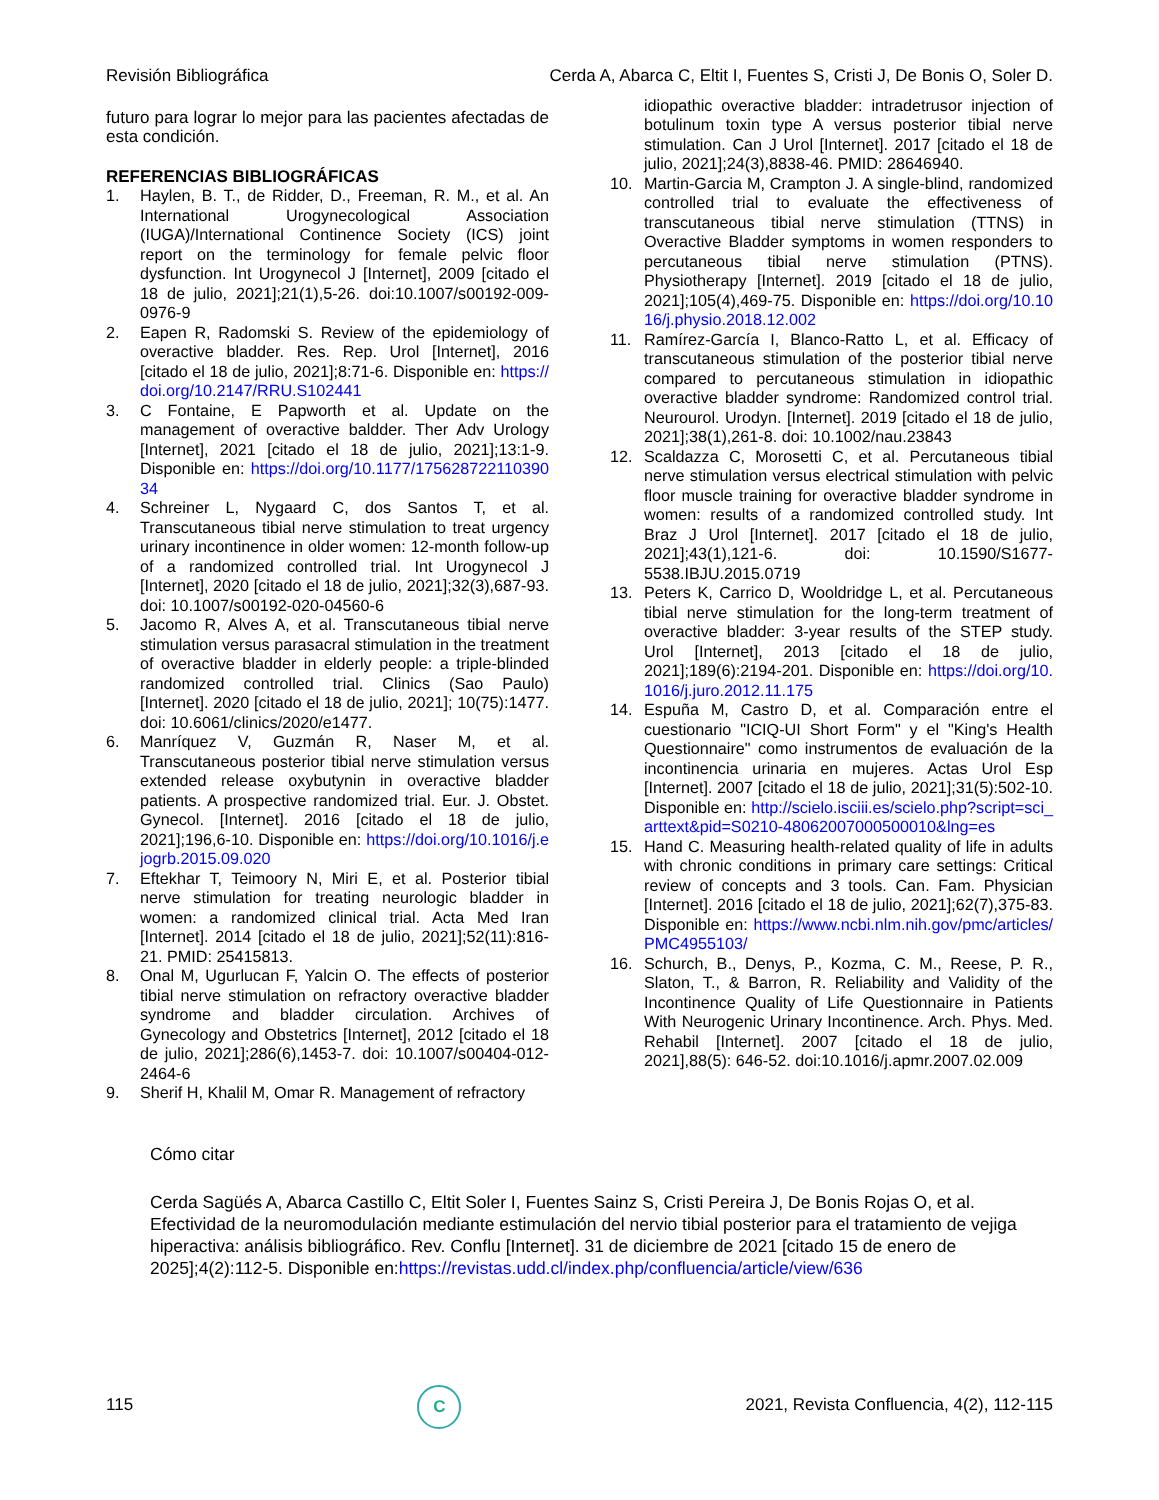Revisión Bibliográfica Cerda A, Abarca C, Eltit I, Fuentes S, Cristi J, De Bonis O, Soler D.
futuro para lograr lo mejor para las pacientes afectadas de esta condición.
REFERENCIAS BIBLIOGRÁFICAS
1. Haylen, B. T., de Ridder, D., Freeman, R. M., et al. An International Urogynecological Association (IUGA)/International Continence Society (ICS) joint report on the terminology for female pelvic floor dysfunction. Int Urogynecol J [Internet], 2009 [citado el 18 de julio, 2021];21(1),5-26. doi:10.1007/s00192-009-0976-9
2. Eapen R, Radomski S. Review of the epidemiology of overactive bladder. Res. Rep. Urol [Internet], 2016 [citado el 18 de julio, 2021];8:71-6. Disponible en: https://doi.org/10.2147/RRU.S102441
3. C Fontaine, E Papworth et al. Update on the management of overactive baldder. Ther Adv Urology [Internet], 2021 [citado el 18 de julio, 2021];13:1-9. Disponible en: https://doi.org/10.1177/17562872211039034
4. Schreiner L, Nygaard C, dos Santos T, et al. Transcutaneous tibial nerve stimulation to treat urgency urinary incontinence in older women: 12-month follow-up of a randomized controlled trial. Int Urogynecol J [Internet], 2020 [citado el 18 de julio, 2021];32(3),687-93. doi: 10.1007/s00192-020-04560-6
5. Jacomo R, Alves A, et al. Transcutaneous tibial nerve stimulation versus parasacral stimulation in the treatment of overactive bladder in elderly people: a triple-blinded randomized controlled trial. Clinics (Sao Paulo) [Internet]. 2020 [citado el 18 de julio, 2021]; 10(75):1477. doi: 10.6061/clinics/2020/e1477.
6. Manríquez V, Guzmán R, Naser M, et al. Transcutaneous posterior tibial nerve stimulation versus extended release oxybutynin in overactive bladder patients. A prospective randomized trial. Eur. J. Obstet. Gynecol. [Internet]. 2016 [citado el 18 de julio, 2021];196,6-10. Disponible en: https://doi.org/10.1016/j.ejogrb.2015.09.020
7. Eftekhar T, Teimoory N, Miri E, et al. Posterior tibial nerve stimulation for treating neurologic bladder in women: a randomized clinical trial. Acta Med Iran [Internet]. 2014 [citado el 18 de julio, 2021];52(11):816-21. PMID: 25415813.
8. Onal M, Ugurlucan F, Yalcin O. The effects of posterior tibial nerve stimulation on refractory overactive bladder syndrome and bladder circulation. Archives of Gynecology and Obstetrics [Internet], 2012 [citado el 18 de julio, 2021];286(6),1453-7. doi: 10.1007/s00404-012-2464-6
9. Sherif H, Khalil M, Omar R. Management of refractory
idiopathic overactive bladder: intradetrusor injection of botulinum toxin type A versus posterior tibial nerve stimulation. Can J Urol [Internet]. 2017 [citado el 18 de julio, 2021];24(3),8838-46. PMID: 28646940.
10. Martin-Garcia M, Crampton J. A single-blind, randomized controlled trial to evaluate the effectiveness of transcutaneous tibial nerve stimulation (TTNS) in Overactive Bladder symptoms in women responders to percutaneous tibial nerve stimulation (PTNS). Physiotherapy [Internet]. 2019 [citado el 18 de julio, 2021];105(4),469-75. Disponible en: https://doi.org/10.1016/j.physio.2018.12.002
11. Ramírez-García I, Blanco-Ratto L, et al. Efficacy of transcutaneous stimulation of the posterior tibial nerve compared to percutaneous stimulation in idiopathic overactive bladder syndrome: Randomized control trial. Neurourol. Urodyn. [Internet]. 2019 [citado el 18 de julio, 2021];38(1),261-8. doi: 10.1002/nau.23843
12. Scaldazza C, Morosetti C, et al. Percutaneous tibial nerve stimulation versus electrical stimulation with pelvic floor muscle training for overactive bladder syndrome in women: results of a randomized controlled study. Int Braz J Urol [Internet]. 2017 [citado el 18 de julio, 2021];43(1),121-6. doi: 10.1590/S1677-5538.IBJU.2015.0719
13. Peters K, Carrico D, Wooldridge L, et al. Percutaneous tibial nerve stimulation for the long-term treatment of overactive bladder: 3-year results of the STEP study. Urol [Internet], 2013 [citado el 18 de julio, 2021];189(6):2194-201. Disponible en: https://doi.org/10.1016/j.juro.2012.11.175
14. Espuña M, Castro D, et al. Comparación entre el cuestionario "ICIQ-UI Short Form" y el "King's Health Questionnaire" como instrumentos de evaluación de la incontinencia urinaria en mujeres. Actas Urol Esp [Internet]. 2007 [citado el 18 de julio, 2021];31(5):502-10. Disponible en: http://scielo.isciii.es/scielo.php?script=sci_arttext&pid=S0210-48062007000500010&lng=es
15. Hand C. Measuring health-related quality of life in adults with chronic conditions in primary care settings: Critical review of concepts and 3 tools. Can. Fam. Physician [Internet]. 2016 [citado el 18 de julio, 2021];62(7),375-83. Disponible en: https://www.ncbi.nlm.nih.gov/pmc/articles/PMC4955103/
16. Schurch, B., Denys, P., Kozma, C. M., Reese, P. R., Slaton, T., & Barron, R. Reliability and Validity of the Incontinence Quality of Life Questionnaire in Patients With Neurogenic Urinary Incontinence. Arch. Phys. Med. Rehabil [Internet]. 2007 [citado el 18 de julio, 2021],88(5): 646-52. doi:10.1016/j.apmr.2007.02.009
Cómo citar
Cerda Sagüés A, Abarca Castillo C, Eltit Soler I, Fuentes Sainz S, Cristi Pereira J, De Bonis Rojas O, et al. Efectividad de la neuromodulación mediante estimulación del nervio tibial posterior para el tratamiento de vejiga hiperactiva: análisis bibliográfico. Rev. Conflu [Internet]. 31 de diciembre de 2021 [citado 15 de enero de 2025];4(2):112-5. Disponible en:https://revistas.udd.cl/index.php/confluencia/article/view/636
115
C
2021, Revista Confluencia, 4(2), 112-115